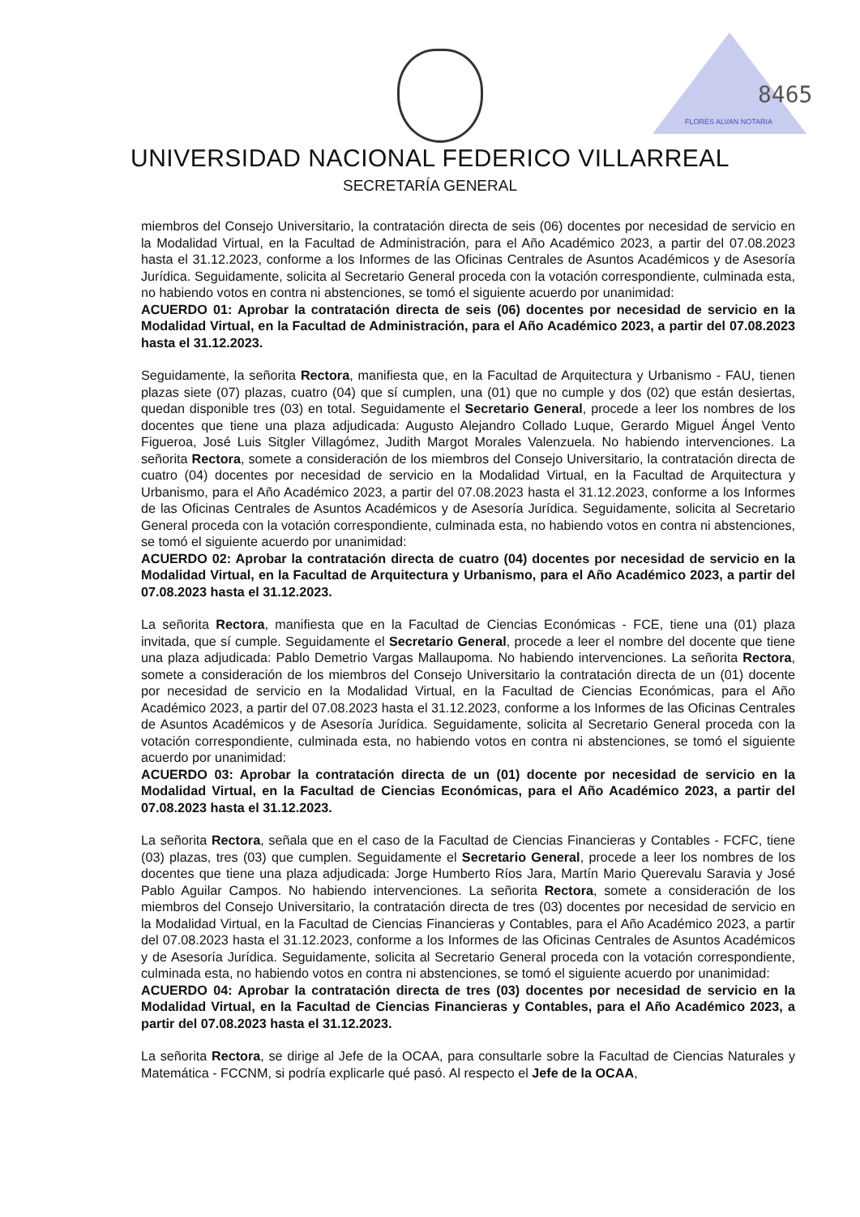FLORES ALVAN NOTARIA
8465
UNIVERSIDAD NACIONAL FEDERICO VILLARREAL
SECRETARÍA GENERAL
miembros del Consejo Universitario, la contratación directa de seis (06) docentes por necesidad de servicio en la Modalidad Virtual, en la Facultad de Administración, para el Año Académico 2023, a partir del 07.08.2023 hasta el 31.12.2023, conforme a los Informes de las Oficinas Centrales de Asuntos Académicos y de Asesoría Jurídica. Seguidamente, solicita al Secretario General proceda con la votación correspondiente, culminada esta, no habiendo votos en contra ni abstenciones, se tomó el siguiente acuerdo por unanimidad:
ACUERDO 01: Aprobar la contratación directa de seis (06) docentes por necesidad de servicio en la Modalidad Virtual, en la Facultad de Administración, para el Año Académico 2023, a partir del 07.08.2023 hasta el 31.12.2023.
Seguidamente, la señorita Rectora, manifiesta que, en la Facultad de Arquitectura y Urbanismo - FAU, tienen plazas siete (07) plazas, cuatro (04) que sí cumplen, una (01) que no cumple y dos (02) que están desiertas, quedan disponible tres (03) en total. Seguidamente el Secretario General, procede a leer los nombres de los docentes que tiene una plaza adjudicada: Augusto Alejandro Collado Luque, Gerardo Miguel Ángel Vento Figueroa, José Luis Sitgler Villagómez, Judith Margot Morales Valenzuela. No habiendo intervenciones. La señorita Rectora, somete a consideración de los miembros del Consejo Universitario, la contratación directa de cuatro (04) docentes por necesidad de servicio en la Modalidad Virtual, en la Facultad de Arquitectura y Urbanismo, para el Año Académico 2023, a partir del 07.08.2023 hasta el 31.12.2023, conforme a los Informes de las Oficinas Centrales de Asuntos Académicos y de Asesoría Jurídica. Seguidamente, solicita al Secretario General proceda con la votación correspondiente, culminada esta, no habiendo votos en contra ni abstenciones, se tomó el siguiente acuerdo por unanimidad:
ACUERDO 02: Aprobar la contratación directa de cuatro (04) docentes por necesidad de servicio en la Modalidad Virtual, en la Facultad de Arquitectura y Urbanismo, para el Año Académico 2023, a partir del 07.08.2023 hasta el 31.12.2023.
La señorita Rectora, manifiesta que en la Facultad de Ciencias Económicas - FCE, tiene una (01) plaza invitada, que sí cumple. Seguidamente el Secretario General, procede a leer el nombre del docente que tiene una plaza adjudicada: Pablo Demetrio Vargas Mallaupoma. No habiendo intervenciones. La señorita Rectora, somete a consideración de los miembros del Consejo Universitario la contratación directa de un (01) docente por necesidad de servicio en la Modalidad Virtual, en la Facultad de Ciencias Económicas, para el Año Académico 2023, a partir del 07.08.2023 hasta el 31.12.2023, conforme a los Informes de las Oficinas Centrales de Asuntos Académicos y de Asesoría Jurídica. Seguidamente, solicita al Secretario General proceda con la votación correspondiente, culminada esta, no habiendo votos en contra ni abstenciones, se tomó el siguiente acuerdo por unanimidad:
ACUERDO 03: Aprobar la contratación directa de un (01) docente por necesidad de servicio en la Modalidad Virtual, en la Facultad de Ciencias Económicas, para el Año Académico 2023, a partir del 07.08.2023 hasta el 31.12.2023.
La señorita Rectora, señala que en el caso de la Facultad de Ciencias Financieras y Contables - FCFC, tiene (03) plazas, tres (03) que cumplen. Seguidamente el Secretario General, procede a leer los nombres de los docentes que tiene una plaza adjudicada: Jorge Humberto Ríos Jara, Martín Mario Querevalu Saravia y José Pablo Aguilar Campos. No habiendo intervenciones. La señorita Rectora, somete a consideración de los miembros del Consejo Universitario, la contratación directa de tres (03) docentes por necesidad de servicio en la Modalidad Virtual, en la Facultad de Ciencias Financieras y Contables, para el Año Académico 2023, a partir del 07.08.2023 hasta el 31.12.2023, conforme a los Informes de las Oficinas Centrales de Asuntos Académicos y de Asesoría Jurídica. Seguidamente, solicita al Secretario General proceda con la votación correspondiente, culminada esta, no habiendo votos en contra ni abstenciones, se tomó el siguiente acuerdo por unanimidad:
ACUERDO 04: Aprobar la contratación directa de tres (03) docentes por necesidad de servicio en la Modalidad Virtual, en la Facultad de Ciencias Financieras y Contables, para el Año Académico 2023, a partir del 07.08.2023 hasta el 31.12.2023.
La señorita Rectora, se dirige al Jefe de la OCAA, para consultarle sobre la Facultad de Ciencias Naturales y Matemática - FCCNM, si podría explicarle qué pasó. Al respecto el Jefe de la OCAA,